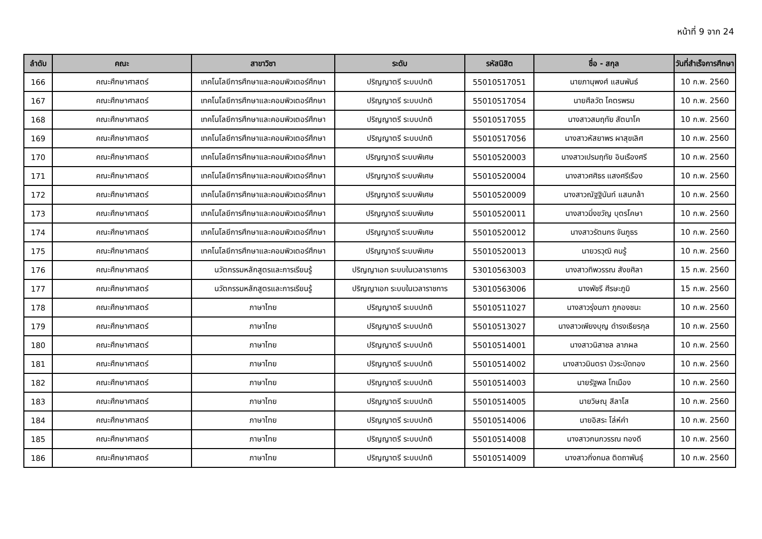หน้าที่ 9 จาก 24
| ลำดับ | คณะ | สาขาวิชา | ระดับ | รหัสนิสิต | ชื่อ - สกุล | วันที่สำเร็จการศึกษา |
| --- | --- | --- | --- | --- | --- | --- |
| 166 | คณะศึกษาศาสตร์ | เทคโนโลยีการศึกษาและคอมพิวเตอร์ศึกษา | ปริญญาตรี ระบบปกติ | 55010517051 | นายภานุพงศ์ แสนพันธ์ | 10 ก.พ. 2560 |
| 167 | คณะศึกษาศาสตร์ | เทคโนโลยีการศึกษาและคอมพิวเตอร์ศึกษา | ปริญญาตรี ระบบปกติ | 55010517054 | นายศีลวัต โคตรพรม | 10 ก.พ. 2560 |
| 168 | คณะศึกษาศาสตร์ | เทคโนโลยีการศึกษาและคอมพิวเตอร์ศึกษา | ปริญญาตรี ระบบปกติ | 55010517055 | นางสาวสมฤทัย สัตนาโค | 10 ก.พ. 2560 |
| 169 | คณะศึกษาศาสตร์ | เทคโนโลยีการศึกษาและคอมพิวเตอร์ศึกษา | ปริญญาตรี ระบบปกติ | 55010517056 | นางสาวหัสยาพร ผาสุขเลิศ | 10 ก.พ. 2560 |
| 170 | คณะศึกษาศาสตร์ | เทคโนโลยีการศึกษาและคอมพิวเตอร์ศึกษา | ปริญญาตรี ระบบพิเศษ | 55010520003 | นางสาวเปรมฤทัย อินเรืองศรี | 10 ก.พ. 2560 |
| 171 | คณะศึกษาศาสตร์ | เทคโนโลยีการศึกษาและคอมพิวเตอร์ศึกษา | ปริญญาตรี ระบบพิเศษ | 55010520004 | นางสาวศศิธร แสงศรีเรือง | 10 ก.พ. 2560 |
| 172 | คณะศึกษาศาสตร์ | เทคโนโลยีการศึกษาและคอมพิวเตอร์ศึกษา | ปริญญาตรี ระบบพิเศษ | 55010520009 | นางสาวณัฐฐินันท์ แสนกล้า | 10 ก.พ. 2560 |
| 173 | คณะศึกษาศาสตร์ | เทคโนโลยีการศึกษาและคอมพิวเตอร์ศึกษา | ปริญญาตรี ระบบพิเศษ | 55010520011 | นางสาวมิ่งขวัญ บุตรโคษา | 10 ก.พ. 2560 |
| 174 | คณะศึกษาศาสตร์ | เทคโนโลยีการศึกษาและคอมพิวเตอร์ศึกษา | ปริญญาตรี ระบบพิเศษ | 55010520012 | นางสาวรัตนกร จันภูธร | 10 ก.พ. 2560 |
| 175 | คณะศึกษาศาสตร์ | เทคโนโลยีการศึกษาและคอมพิวเตอร์ศึกษา | ปริญญาตรี ระบบพิเศษ | 55010520013 | นายวรวุฒิ คนรู้ | 10 ก.พ. 2560 |
| 176 | คณะศึกษาศาสตร์ | นวัตกรรมหลักสูตรและการเรียนรู้ | ปริญญาเอก ระบบในเวลาราชการ | 53010563003 | นางสาวทิพวรรณ สังขศิลา | 15 ก.พ. 2560 |
| 177 | คณะศึกษาศาสตร์ | นวัตกรรมหลักสูตรและการเรียนรู้ | ปริญญาเอก ระบบในเวลาราชการ | 53010563006 | นางพัชรี ศีรษะภูมิ | 15 ก.พ. 2560 |
| 178 | คณะศึกษาศาสตร์ | ภาษาไทย | ปริญญาตรี ระบบปกติ | 55010511027 | นางสาวรุ่งนภา ภูกองชนะ | 10 ก.พ. 2560 |
| 179 | คณะศึกษาศาสตร์ | ภาษาไทย | ปริญญาตรี ระบบปกติ | 55010513027 | นางสาวเพียงบุญ ดำรงเธียรกุล | 10 ก.พ. 2560 |
| 180 | คณะศึกษาศาสตร์ | ภาษาไทย | ปริญญาตรี ระบบปกติ | 55010514001 | นางสาวนิสาชล ลาภผล | 10 ก.พ. 2560 |
| 181 | คณะศึกษาศาสตร์ | ภาษาไทย | ปริญญาตรี ระบบปกติ | 55010514002 | นางสาวมินตรา บัวระบัดทอง | 10 ก.พ. 2560 |
| 182 | คณะศึกษาศาสตร์ | ภาษาไทย | ปริญญาตรี ระบบปกติ | 55010514003 | นายรัฐพล โทเมือง | 10 ก.พ. 2560 |
| 183 | คณะศึกษาศาสตร์ | ภาษาไทย | ปริญญาตรี ระบบปกติ | 55010514005 | นายวิษณุ สีลาโส | 10 ก.พ. 2560 |
| 184 | คณะศึกษาศาสตร์ | ภาษาไทย | ปริญญาตรี ระบบปกติ | 55010514006 | นายอิสระ โล่ห์คำ | 10 ก.พ. 2560 |
| 185 | คณะศึกษาศาสตร์ | ภาษาไทย | ปริญญาตรี ระบบปกติ | 55010514008 | นางสาวกนกวรรณ ทองดี | 10 ก.พ. 2560 |
| 186 | คณะศึกษาศาสตร์ | ภาษาไทย | ปริญญาตรี ระบบปกติ | 55010514009 | นางสาวกิ่งกมล ติดถาพันธุ์ | 10 ก.พ. 2560 |